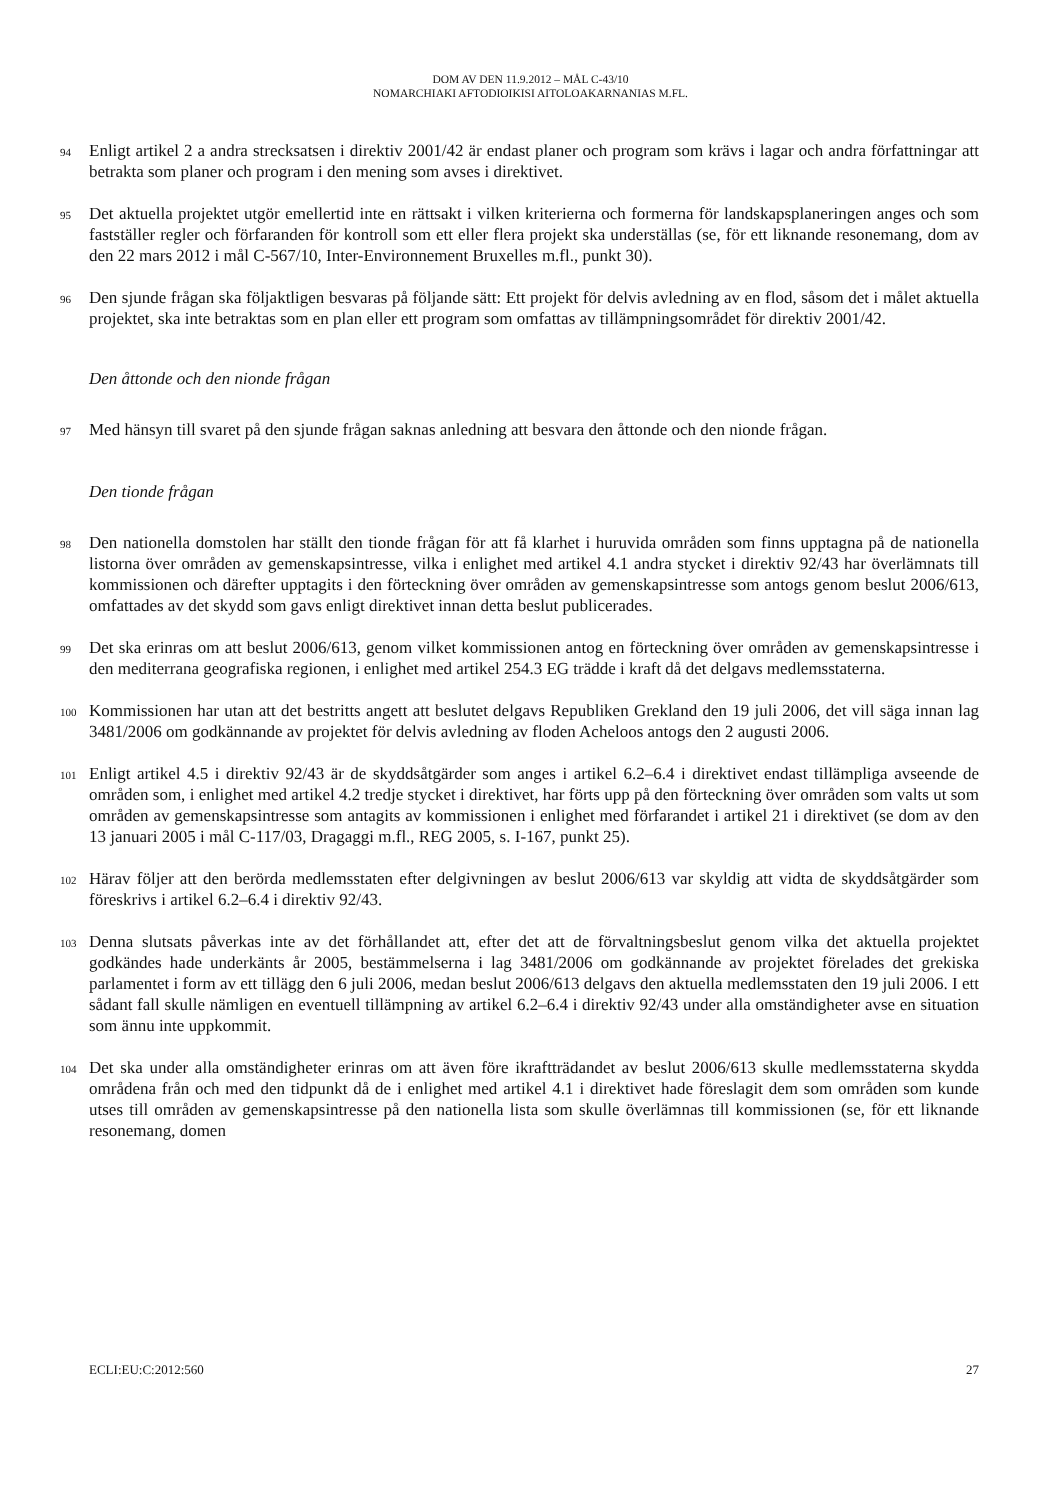DOM AV DEN 11.9.2012 – MÅL C-43/10
NOMARCHIAKI AFTODIOIKISI AITOLOAKARNANIAS M.FL.
94 Enligt artikel 2 a andra strecksatsen i direktiv 2001/42 är endast planer och program som krävs i lagar och andra författningar att betrakta som planer och program i den mening som avses i direktivet.
95 Det aktuella projektet utgör emellertid inte en rättsakt i vilken kriterierna och formerna för landskapsplaneringen anges och som fastställer regler och förfaranden för kontroll som ett eller flera projekt ska underställas (se, för ett liknande resonemang, dom av den 22 mars 2012 i mål C-567/10, Inter-Environnement Bruxelles m.fl., punkt 30).
96 Den sjunde frågan ska följaktligen besvaras på följande sätt: Ett projekt för delvis avledning av en flod, såsom det i målet aktuella projektet, ska inte betraktas som en plan eller ett program som omfattas av tillämpningsområdet för direktiv 2001/42.
Den åttonde och den nionde frågan
97 Med hänsyn till svaret på den sjunde frågan saknas anledning att besvara den åttonde och den nionde frågan.
Den tionde frågan
98 Den nationella domstolen har ställt den tionde frågan för att få klarhet i huruvida områden som finns upptagna på de nationella listorna över områden av gemenskapsintresse, vilka i enlighet med artikel 4.1 andra stycket i direktiv 92/43 har överlämnats till kommissionen och därefter upptagits i den förteckning över områden av gemenskapsintresse som antogs genom beslut 2006/613, omfattades av det skydd som gavs enligt direktivet innan detta beslut publicerades.
99 Det ska erinras om att beslut 2006/613, genom vilket kommissionen antog en förteckning över områden av gemenskapsintresse i den mediterrana geografiska regionen, i enlighet med artikel 254.3 EG trädde i kraft då det delgavs medlemsstaterna.
100 Kommissionen har utan att det bestritts angett att beslutet delgavs Republiken Grekland den 19 juli 2006, det vill säga innan lag 3481/2006 om godkännande av projektet för delvis avledning av floden Acheloos antogs den 2 augusti 2006.
101 Enligt artikel 4.5 i direktiv 92/43 är de skyddsåtgärder som anges i artikel 6.2–6.4 i direktivet endast tillämpliga avseende de områden som, i enlighet med artikel 4.2 tredje stycket i direktivet, har förts upp på den förteckning över områden som valts ut som områden av gemenskapsintresse som antagits av kommissionen i enlighet med förfarandet i artikel 21 i direktivet (se dom av den 13 januari 2005 i mål C-117/03, Dragaggi m.fl., REG 2005, s. I-167, punkt 25).
102 Härav följer att den berörda medlemsstaten efter delgivningen av beslut 2006/613 var skyldig att vidta de skyddsåtgärder som föreskrivs i artikel 6.2–6.4 i direktiv 92/43.
103 Denna slutsats påverkas inte av det förhållandet att, efter det att de förvaltningsbeslut genom vilka det aktuella projektet godkändes hade underkänts år 2005, bestämmelserna i lag 3481/2006 om godkännande av projektet förelades det grekiska parlamentet i form av ett tillägg den 6 juli 2006, medan beslut 2006/613 delgavs den aktuella medlemsstaten den 19 juli 2006. I ett sådant fall skulle nämligen en eventuell tillämpning av artikel 6.2–6.4 i direktiv 92/43 under alla omständigheter avse en situation som ännu inte uppkommit.
104 Det ska under alla omständigheter erinras om att även före ikraftträdandet av beslut 2006/613 skulle medlemsstaterna skydda områdena från och med den tidpunkt då de i enlighet med artikel 4.1 i direktivet hade föreslagit dem som områden som kunde utses till områden av gemenskapsintresse på den nationella lista som skulle överlämnas till kommissionen (se, för ett liknande resonemang, domen
ECLI:EU:C:2012:560 27